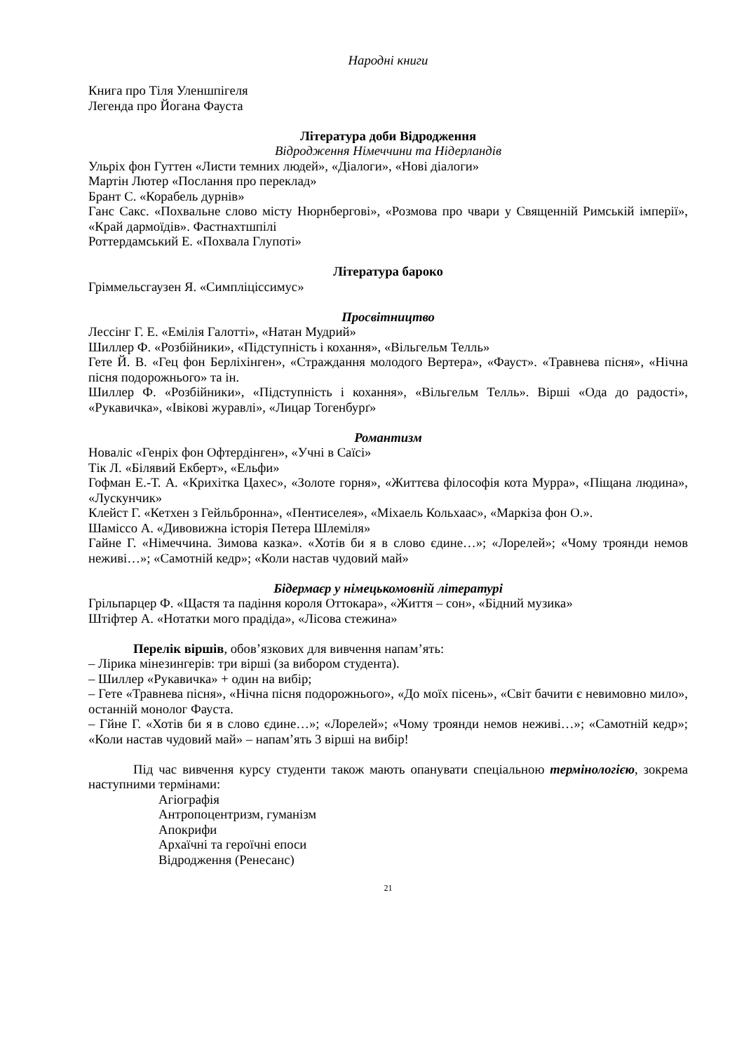Народні книги
Книга про Тіля Уленшпігеля
Легенда про Йогана Фауста
Література доби Відродження
Відродження Німеччини та Нідерландів
Ульріх фон Гуттен «Листи темних людей», «Діалоги», «Нові діалоги»
Мартін Лютер «Послання про переклад»
Брант С. «Корабель дурнів»
Ганс Сакс. «Похвальне слово місту Нюрнбергові», «Розмова про чвари у Священній Римській імперії», «Край дармоїдів». Фастнахтшпілі
Роттердамський Е. «Похвала Глупоті»
Література бароко
Гріммельсгаузен Я. «Симпліціссимус»
Просвітництво
Лессінг Г. Е. «Емілія Галотті», «Натан Мудрий»
Шиллер Ф. «Розбійники», «Підступність і кохання», «Вільгельм Телль»
Гете Й. В. «Гец фон Берліхінген», «Страждання молодого Вертера», «Фауст». «Травнева пісня», «Нічна пісня подорожнього» та ін.
Шиллер Ф. «Розбійники», «Підступність і кохання», «Вільгельм Телль». Вірші «Ода до радості», «Рукавичка», «Івікові журавлі», «Лицар Тогенбурґ»
Романтизм
Новаліс «Генріх фон Офтердінген», «Учні в Саїсі»
Тік Л. «Білявий Екберт», «Ельфи»
Гофман Е.-Т. А. «Крихітка Цахес», «Золоте горня», «Життєва філософія кота Мурра», «Піщана людина», «Лускунчик»
Клейст Г. «Кетхен з Гейльбронна», «Пентиселея», «Міхаель Кольхаас», «Маркіза фон О.».
Шаміссо А. «Дивовижна історія Петера Шлеміля»
Гайне Г. «Німеччина. Зимова казка». «Хотів би я в слово єдине…»; «Лорелей»; «Чому троянди немов неживі…»; «Самотній кедр»; «Коли настав чудовий май»
Бідермаєр у німецькомовній літературі
Грільпарцер Ф. «Щастя та падіння короля Оттокара», «Життя – сон», «Бідний музика»
Штіфтер А. «Нотатки мого прадіда», «Лісова стежина»
Перелік віршів, обов’язкових для вивчення напам’ять:
– Лірика мінезингерів: три вірші (за вибором студента).
– Шиллер «Рукавичка» + один на вибір;
– Гете «Травнева пісня», «Нічна пісня подорожнього», «До моїх пісень», «Світ бачити є невимовно мило», останній монолог Фауста.
– Гйне Г. «Хотів би я в слово єдине…»; «Лорелей»; «Чому троянди немов неживі…»; «Самотній кедр»; «Коли настав чудовий май» – напам’ять 3 вірші на вибір!
Під час вивчення курсу студенти також мають опанувати спеціальною термінологією, зокрема наступними термінами:
Агіографія
Антропоцентризм, гуманізм
Апокрифи
Архаїчні та героїчні епоси
Відродження (Ренесанс)
21